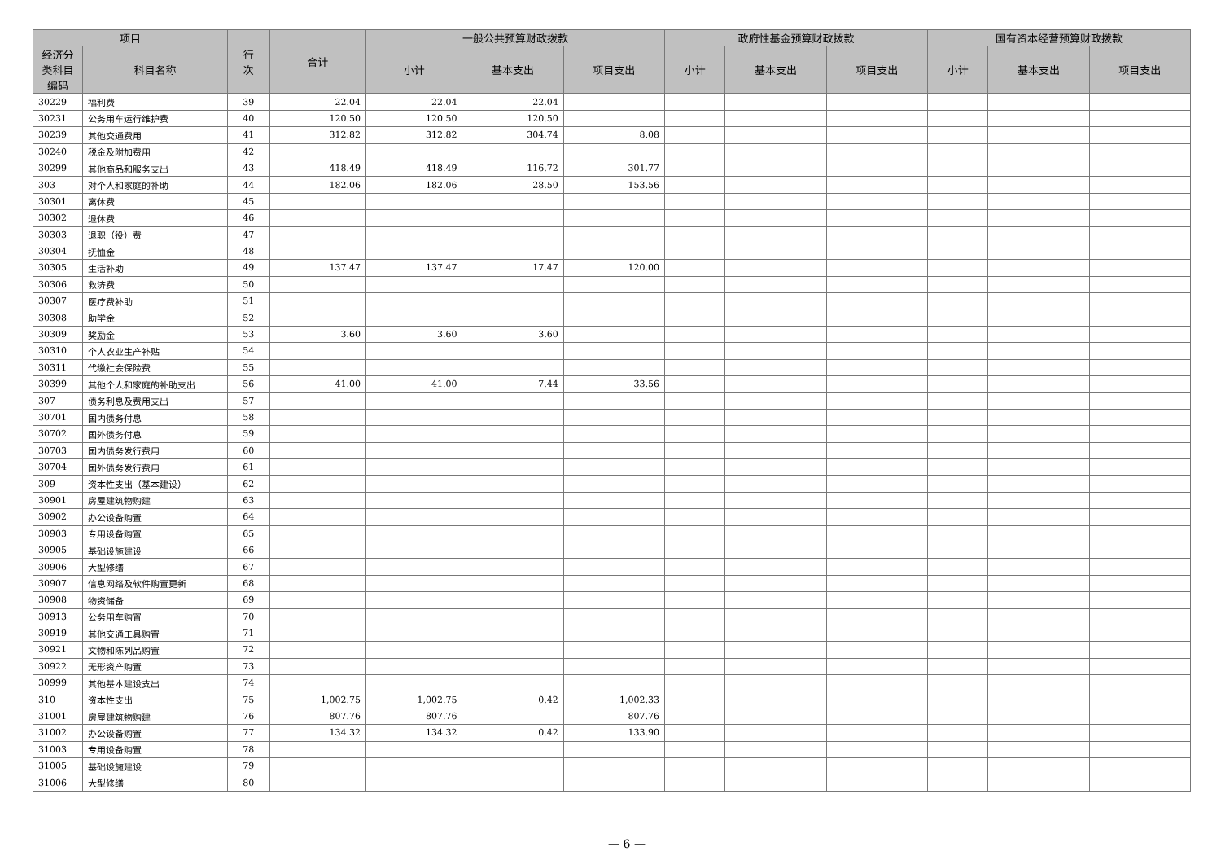| 项目 | | 行 次 | 合计 | 一般公共预算财政拨款 | | | 政府性基金预算财政拨款 | | | 国有资本经营预算财政拨款 | | |
| --- | --- | --- | --- | --- | --- | --- | --- | --- | --- | --- | --- | --- |
| 经济分类科目编码 | 科目名称 | | | 小计 | 基本支出 | 项目支出 | 小计 | 基本支出 | 项目支出 | 小计 | 基本支出 | 项目支出 |
| 30229 | 福利费 | 39 | 22.04 | 22.04 | 22.04 | | | | | | | |
| 30231 | 公务用车运行维护费 | 40 | 120.50 | 120.50 | 120.50 | | | | | | | |
| 30239 | 其他交通费用 | 41 | 312.82 | 312.82 | 304.74 | 8.08 | | | | | | |
| 30240 | 税金及附加费用 | 42 | | | | | | | | | | |
| 30299 | 其他商品和服务支出 | 43 | 418.49 | 418.49 | 116.72 | 301.77 | | | | | | |
| 303 | 对个人和家庭的补助 | 44 | 182.06 | 182.06 | 28.50 | 153.56 | | | | | | |
| 30301 | 离休费 | 45 | | | | | | | | | | |
| 30302 | 退休费 | 46 | | | | | | | | | | |
| 30303 | 退职（役）费 | 47 | | | | | | | | | | |
| 30304 | 抚恤金 | 48 | | | | | | | | | | |
| 30305 | 生活补助 | 49 | 137.47 | 137.47 | 17.47 | 120.00 | | | | | | |
| 30306 | 救济费 | 50 | | | | | | | | | | |
| 30307 | 医疗费补助 | 51 | | | | | | | | | | |
| 30308 | 助学金 | 52 | | | | | | | | | | |
| 30309 | 奖励金 | 53 | 3.60 | 3.60 | 3.60 | | | | | | | |
| 30310 | 个人农业生产补贴 | 54 | | | | | | | | | | |
| 30311 | 代缴社会保险费 | 55 | | | | | | | | | | |
| 30399 | 其他个人和家庭的补助支出 | 56 | 41.00 | 41.00 | 7.44 | 33.56 | | | | | | |
| 307 | 债务利息及费用支出 | 57 | | | | | | | | | | |
| 30701 | 国内债务付息 | 58 | | | | | | | | | | |
| 30702 | 国外债务付息 | 59 | | | | | | | | | | |
| 30703 | 国内债务发行费用 | 60 | | | | | | | | | | |
| 30704 | 国外债务发行费用 | 61 | | | | | | | | | | |
| 309 | 资本性支出（基本建设） | 62 | | | | | | | | | | |
| 30901 | 房屋建筑物购建 | 63 | | | | | | | | | | |
| 30902 | 办公设备购置 | 64 | | | | | | | | | | |
| 30903 | 专用设备购置 | 65 | | | | | | | | | | |
| 30905 | 基础设施建设 | 66 | | | | | | | | | | |
| 30906 | 大型修缮 | 67 | | | | | | | | | | |
| 30907 | 信息网络及软件购置更新 | 68 | | | | | | | | | | |
| 30908 | 物资储备 | 69 | | | | | | | | | | |
| 30913 | 公务用车购置 | 70 | | | | | | | | | | |
| 30919 | 其他交通工具购置 | 71 | | | | | | | | | | |
| 30921 | 文物和陈列品购置 | 72 | | | | | | | | | | |
| 30922 | 无形资产购置 | 73 | | | | | | | | | | |
| 30999 | 其他基本建设支出 | 74 | | | | | | | | | | |
| 310 | 资本性支出 | 75 | 1,002.75 | 1,002.75 | 0.42 | 1,002.33 | | | | | | |
| 31001 | 房屋建筑物购建 | 76 | 807.76 | 807.76 | | 807.76 | | | | | | |
| 31002 | 办公设备购置 | 77 | 134.32 | 134.32 | 0.42 | 133.90 | | | | | | |
| 31003 | 专用设备购置 | 78 | | | | | | | | | | |
| 31005 | 基础设施建设 | 79 | | | | | | | | | | |
| 31006 | 大型修缮 | 80 | | | | | | | | | | |
— 6 —